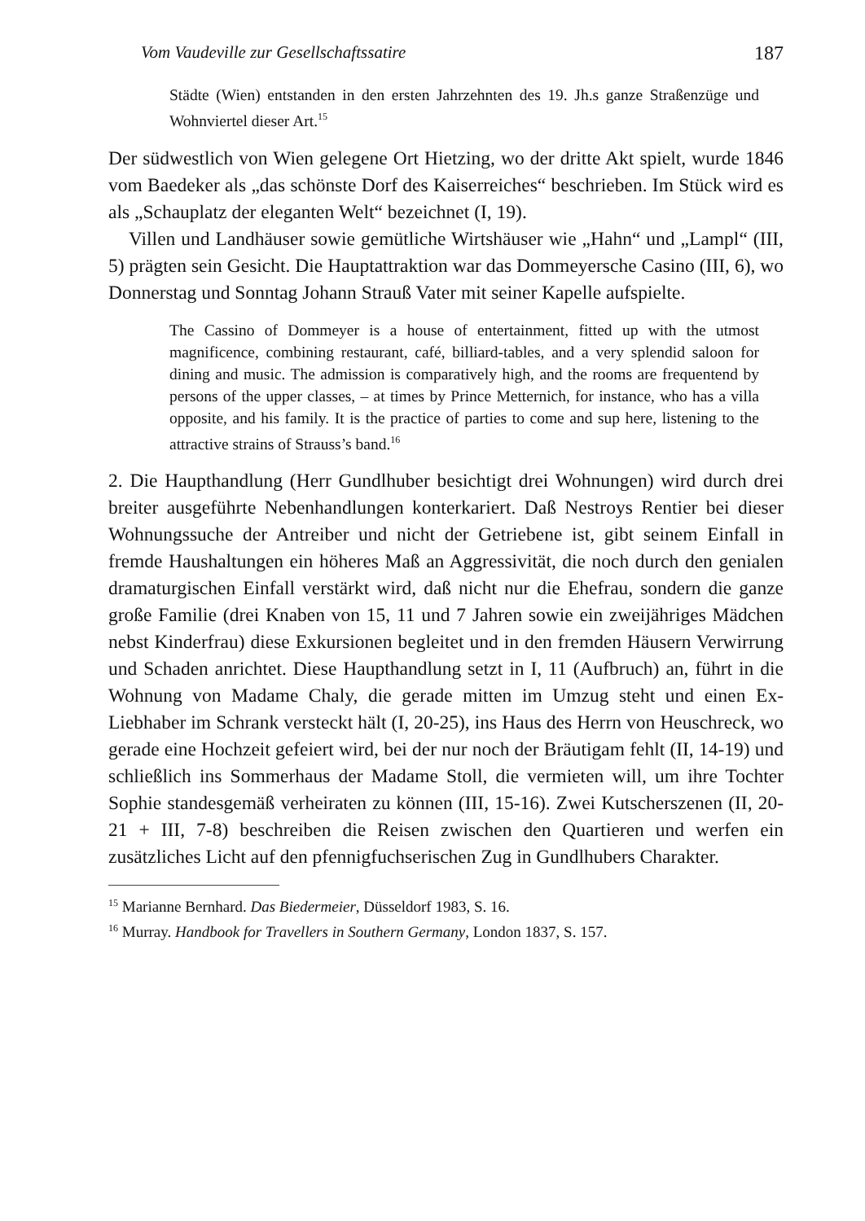Vom Vaudeville zur Gesellschaftssatire 187
Städte (Wien) entstanden in den ersten Jahrzehnten des 19. Jh.s ganze Straßenzüge und Wohnviertel dieser Art.<sup>15</sup>
Der südwestlich von Wien gelegene Ort Hietzing, wo der dritte Akt spielt, wurde 1846 vom Baedeker als „das schönste Dorf des Kaiserreiches“ beschrieben. Im Stück wird es als „Schauplatz der eleganten Welt“ bezeichnet (I, 19).
Villen und Landhäuser sowie gemütliche Wirtshäuser wie „Hahn“ und „Lampl“ (III, 5) prägten sein Gesicht. Die Hauptattraktion war das Dommeyersche Casino (III, 6), wo Donnerstag und Sonntag Johann Strauß Vater mit seiner Kapelle aufspielte.
The Cassino of Dommeyer is a house of entertainment, fitted up with the utmost magnificence, combining restaurant, café, billiard-tables, and a very splendid saloon for dining and music. The admission is comparatively high, and the rooms are frequentend by persons of the upper classes, – at times by Prince Metternich, for instance, who has a villa opposite, and his family. It is the practice of parties to come and sup here, listening to the attractive strains of Strauss’s band.<sup>16</sup>
2. Die Haupthandlung (Herr Gundlhuber besichtigt drei Wohnungen) wird durch drei breiter ausgeführte Nebenhandlungen konterkariert. Daß Nestroys Rentier bei dieser Wohnungssuche der Antreiber und nicht der Getriebene ist, gibt seinem Einfall in fremde Haushaltungen ein höheres Maß an Aggressivität, die noch durch den genialen dramaturgischen Einfall verstärkt wird, daß nicht nur die Ehefrau, sondern die ganze große Familie (drei Knaben von 15, 11 und 7 Jahren sowie ein zweijähriges Mädchen nebst Kinderfrau) diese Exkursionen begleitet und in den fremden Häusern Verwirrung und Schaden anrichtet. Diese Haupthandlung setzt in I, 11 (Aufbruch) an, führt in die Wohnung von Madame Chaly, die gerade mitten im Umzug steht und einen Ex-Liebhaber im Schrank versteckt hält (I, 20-25), ins Haus des Herrn von Heuschreck, wo gerade eine Hochzeit gefeiert wird, bei der nur noch der Bräutigam fehlt (II, 14-19) und schließlich ins Sommerhaus der Madame Stoll, die vermieten will, um ihre Tochter Sophie standesgemäß verheiraten zu können (III, 15-16). Zwei Kutscherszenen (II, 20-21 + III, 7-8) beschreiben die Reisen zwischen den Quartieren und werfen ein zusätzliches Licht auf den pfennigfuchserischen Zug in Gundlhubers Charakter.
<sup>15</sup> Marianne Bernhard. Das Biedermeier, Düsseldorf 1983, S. 16.
<sup>16</sup> Murray. Handbook for Travellers in Southern Germany, London 1837, S. 157.